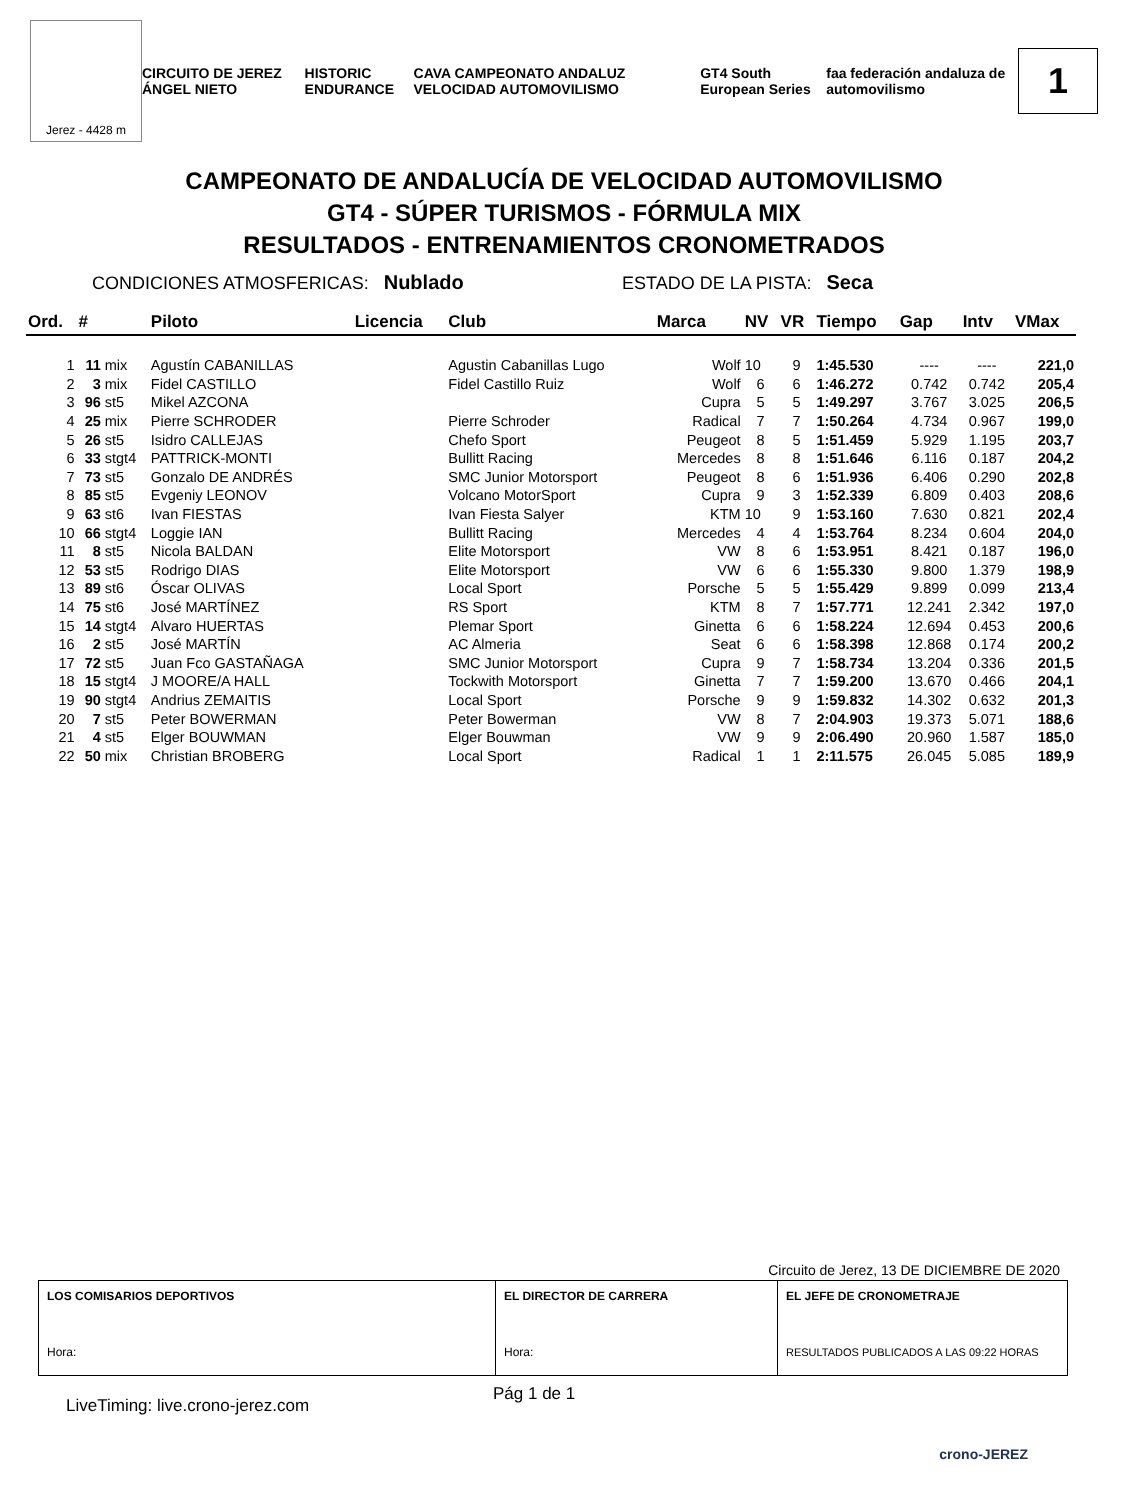Jerez - 4428 m
CIRCUITO DE JEREZ ÁNGEL NIETO HISTORIC ENDURANCE CAVA CAMPEONATO ANDALUZ VELOCIDAD AUTOMOVILISMO GT4 South European Series faa federación andaluza de automovilismo
1
CAMPEONATO DE ANDALUCÍA DE VELOCIDAD AUTOMOVILISMO
GT4 - SÚPER TURISMOS - FÓRMULA MIX
RESULTADOS - ENTRENAMIENTOS CRONOMETRADOS
CONDICIONES ATMOSFERICAS: Nublado ESTADO DE LA PISTA: Seca
| Ord. | # | | Piloto | Licencia | Club | Marca | NV | VR | Tiempo | Gap | Intv | VMax |
| --- | --- | --- | --- | --- | --- | --- | --- | --- | --- | --- | --- | --- |
| 1 | 11 | mix | Agustín CABANILLAS | | Agustin Cabanillas Lugo | Wolf | 10 | 9 | 1:45.530 | ---- | ---- | 221,0 |
| 2 | 3 | mix | Fidel CASTILLO | | Fidel Castillo Ruiz | Wolf | 6 | 6 | 1:46.272 | 0.742 | 0.742 | 205,4 |
| 3 | 96 | st5 | Mikel AZCONA | | | Cupra | 5 | 5 | 1:49.297 | 3.767 | 3.025 | 206,5 |
| 4 | 25 | mix | Pierre SCHRODER | | Pierre Schroder | Radical | 7 | 7 | 1:50.264 | 4.734 | 0.967 | 199,0 |
| 5 | 26 | st5 | Isidro CALLEJAS | | Chefo Sport | Peugeot | 8 | 5 | 1:51.459 | 5.929 | 1.195 | 203,7 |
| 6 | 33 | stgt4 | PATTRICK-MONTI | | Bullitt Racing | Mercedes | 8 | 8 | 1:51.646 | 6.116 | 0.187 | 204,2 |
| 7 | 73 | st5 | Gonzalo DE ANDRÉS | | SMC Junior Motorsport | Peugeot | 8 | 6 | 1:51.936 | 6.406 | 0.290 | 202,8 |
| 8 | 85 | st5 | Evgeniy LEONOV | | Volcano MotorSport | Cupra | 9 | 3 | 1:52.339 | 6.809 | 0.403 | 208,6 |
| 9 | 63 | st6 | Ivan FIESTAS | | Ivan Fiesta Salyer | KTM | 10 | 9 | 1:53.160 | 7.630 | 0.821 | 202,4 |
| 10 | 66 | stgt4 | Loggie IAN | | Bullitt Racing | Mercedes | 4 | 4 | 1:53.764 | 8.234 | 0.604 | 204,0 |
| 11 | 8 | st5 | Nicola BALDAN | | Elite Motorsport | VW | 8 | 6 | 1:53.951 | 8.421 | 0.187 | 196,0 |
| 12 | 53 | st5 | Rodrigo DIAS | | Elite Motorsport | VW | 6 | 6 | 1:55.330 | 9.800 | 1.379 | 198,9 |
| 13 | 89 | st6 | Óscar OLIVAS | | Local Sport | Porsche | 5 | 5 | 1:55.429 | 9.899 | 0.099 | 213,4 |
| 14 | 75 | st6 | José MARTÍNEZ | | RS Sport | KTM | 8 | 7 | 1:57.771 | 12.241 | 2.342 | 197,0 |
| 15 | 14 | stgt4 | Alvaro HUERTAS | | Plemar Sport | Ginetta | 6 | 6 | 1:58.224 | 12.694 | 0.453 | 200,6 |
| 16 | 2 | st5 | José MARTÍN | | AC Almeria | Seat | 6 | 6 | 1:58.398 | 12.868 | 0.174 | 200,2 |
| 17 | 72 | st5 | Juan Fco GASTAÑAGA | | SMC Junior Motorsport | Cupra | 9 | 7 | 1:58.734 | 13.204 | 0.336 | 201,5 |
| 18 | 15 | stgt4 | J MOORE/A HALL | | Tockwith Motorsport | Ginetta | 7 | 7 | 1:59.200 | 13.670 | 0.466 | 204,1 |
| 19 | 90 | stgt4 | Andrius ZEMAITIS | | Local Sport | Porsche | 9 | 9 | 1:59.832 | 14.302 | 0.632 | 201,3 |
| 20 | 7 | st5 | Peter BOWERMAN | | Peter Bowerman | VW | 8 | 7 | 2:04.903 | 19.373 | 5.071 | 188,6 |
| 21 | 4 | st5 | Elger BOUWMAN | | Elger Bouwman | VW | 9 | 9 | 2:06.490 | 20.960 | 1.587 | 185,0 |
| 22 | 50 | mix | Christian BROBERG | | Local Sport | Radical | 1 | 1 | 2:11.575 | 26.045 | 5.085 | 189,9 |
Circuito de Jerez, 13 DE DICIEMBRE DE 2020
| LOS COMISARIOS DEPORTIVOS Hora: | EL DIRECTOR DE CARRERA Hora: | EL JEFE DE CRONOMETRAJE RESULTADOS PUBLICADOS A LAS 09:22 HORAS |
LiveTiming: live.crono-jerez.com Pág 1 de 1
crono-JEREZ